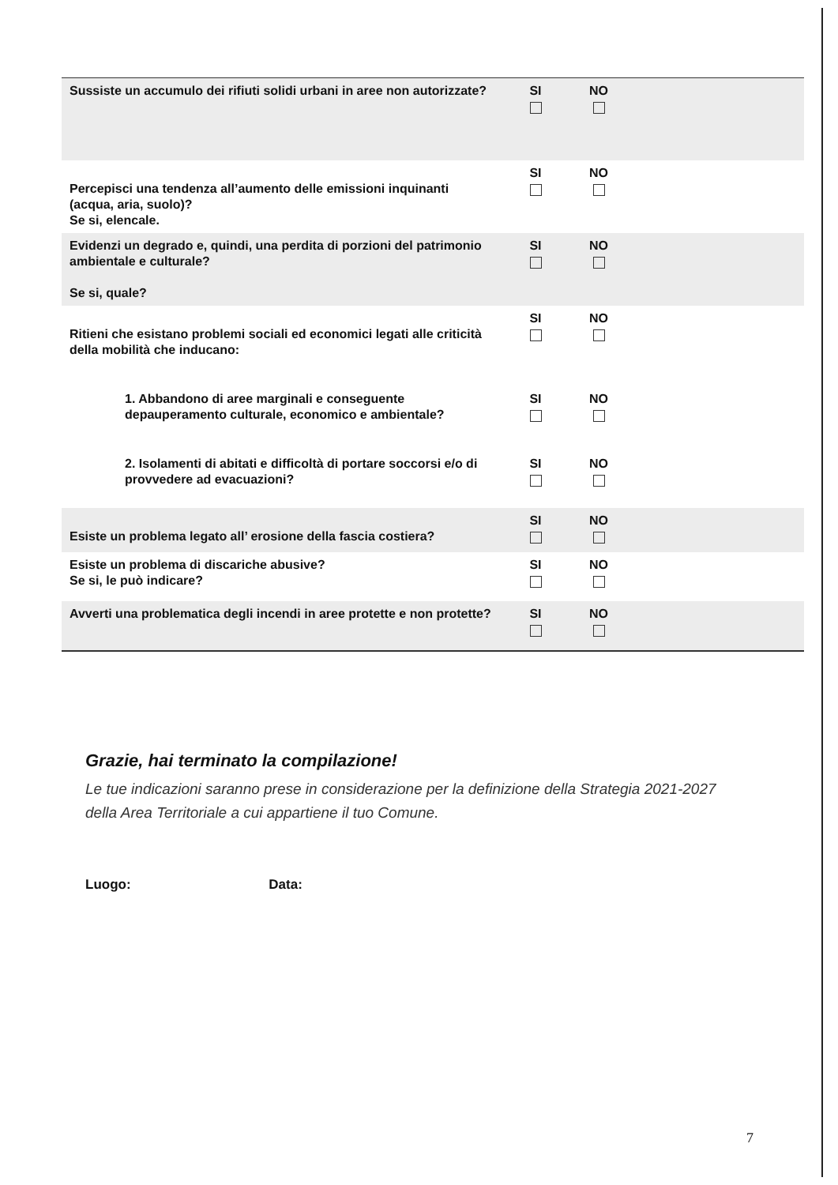| Sussiste un accumulo dei rifiuti solidi urbani in aree non autorizzate? | SI | NO | |
| Percepisci una tendenza all’aumento delle emissioni inquinanti (acqua, aria, suolo)? Se si, elencale. | SI | NO | |
| Evidenzi un degrado e, quindi, una perdita di porzioni del patrimonio ambientale e culturale? Se si, quale? | SI | NO | |
| Ritieni che esistano problemi sociali ed economici legati alle criticità della mobilità che inducano: | SI | NO | |
| 1. Abbandono di aree marginali e conseguente depauperamento culturale, economico e ambientale? | SI | NO | |
| 2. Isolamenti di abitati e difficoltà di portare soccorsi e/o di provvedere ad evacuazioni? | SI | NO | |
| Esiste un problema legato all’ erosione della fascia costiera? | SI | NO | |
| Esiste un problema di discariche abusive? Se si, le può indicare? | SI | NO | |
| Avverti una problematica degli incendi in aree protette e non protette? | SI | NO | |
Grazie, hai terminato la compilazione!
Le tue indicazioni saranno prese in considerazione per la definizione della Strategia 2021-2027 della Area Territoriale a cui appartiene il tuo Comune.
Luogo: Data:
7